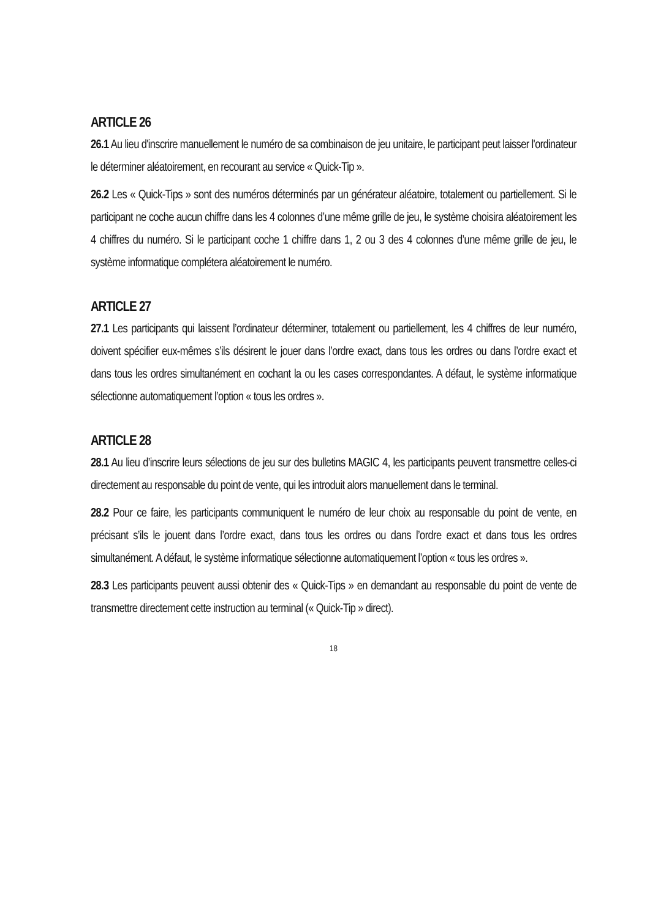ARTICLE 26
26.1 Au lieu d'inscrire manuellement le numéro de sa combinaison de jeu unitaire, le participant peut laisser l'ordinateur le déterminer aléatoirement, en recourant au service « Quick-Tip ».
26.2 Les « Quick-Tips » sont des numéros déterminés par un générateur aléatoire, totalement ou partiellement. Si le participant ne coche aucun chiffre dans les 4 colonnes d’une même grille de jeu, le système choisira aléatoirement les 4 chiffres du numéro. Si le participant coche 1 chiffre dans 1, 2 ou 3 des 4 colonnes d’une même grille de jeu, le système informatique complétera aléatoirement le numéro.
ARTICLE 27
27.1 Les participants qui laissent l’ordinateur déterminer, totalement ou partiellement, les 4 chiffres de leur numéro, doivent spécifier eux-mêmes s’ils désirent le jouer dans l’ordre exact, dans tous les ordres ou dans l’ordre exact et dans tous les ordres simultanément en cochant la ou les cases correspondantes. A défaut, le système informatique sélectionne automatiquement l’option « tous les ordres ».
ARTICLE 28
28.1 Au lieu d’inscrire leurs sélections de jeu sur des bulletins MAGIC 4, les participants peuvent transmettre celles-ci directement au responsable du point de vente, qui les introduit alors manuellement dans le terminal.
28.2 Pour ce faire, les participants communiquent le numéro de leur choix au responsable du point de vente, en précisant s’ils le jouent dans l’ordre exact, dans tous les ordres ou dans l’ordre exact et dans tous les ordres simultanément. A défaut, le système informatique sélectionne automatiquement l’option « tous les ordres ».
28.3 Les participants peuvent aussi obtenir des « Quick-Tips » en demandant au responsable du point de vente de transmettre directement cette instruction au terminal (« Quick-Tip » direct).
18